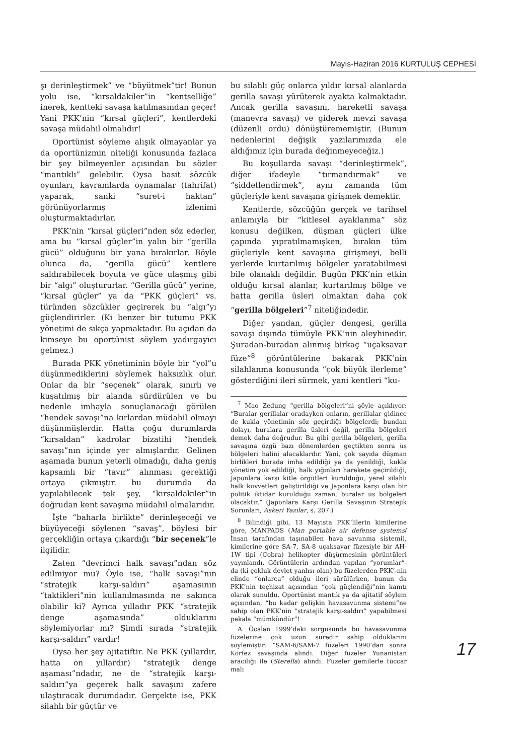Mayıs-Haziran 2016 KURTULUŞ CEPHESİ
şı derinleştirmek” ve “büyütmek”tir! Bunun yolu ise, “kırsaldakiler”in “kentselliğe” inerek, kentteki savaşa katılmasından geçer! Yani PKK’nin “kırsal güçleri”, kentlerdeki savaşa müdahil olmalıdır!
Oportünist söyleme alışık olmayanlar ya da oportünizmin niteliği konusunda fazlaca bir şey bilmeyenler açısından bu sözler “mantıklı” gelebilir. Oysa basit sözcük oyunları, kavramlarda oynamalar (tahrifat) yaparak, sanki “suret-i haktan” görünüyorlarmış izlenimi oluşturmaktadırlar.
PKK’nin “kırsal güçleri”nden söz ederler, ama bu “kırsal güçler”in yalın bir “gerilla gücü” olduğunu bir yana bırakırlar. Böyle olunca da, “gerilla gücü” kentlere saldırabilecek boyuta ve güce ulaşmış gibi bir “algı” oluştururlar. “Gerilla gücü” yerine, “kırsal güçler” ya da “PKK güçleri” vs. türünden sözcükler geçirerek bu “algı”yı güçlendirirler. (Ki benzer bir tutumu PKK yönetimi de sıkça yapmaktadır. Bu açıdan da kimseye bu oportünist söylem yadırgayıcı gelmez.)
Burada PKK yönetiminin böyle bir “yol”u düşünmediklerini söylemek haksızlık olur. Onlar da bir “seçenek” olarak, sınırlı ve kuşatılmış bir alanda sürdürülen ve bu nedenle imhayla sonuçlanacağı görülen “hendek savaşı”na kırlardan müdahil olmayı düşünmüşlerdir. Hatta çoğu durumlarda “kırsaldan” kadrolar bizatihi “hendek savaşı”nın içinde yer almışlardır. Gelinen aşamada bunun yeterli olmadığı, daha geniş kapsamlı bir “tavır” alınması gerektiği ortaya çıkmıştır. bu durumda da yapılabilecek tek şey, “kırsaldakiler”in doğrudan kent savaşına müdahil olmalarıdır.
İşte “baharla birlikte” derinleşeceği ve büyüyeceği söylenen “savaş”, böylesi bir gerçekliğin ortaya çıkardığı “bir seçenek”le ilgilidir.
Zaten “devrimci halk savaşı”ndan söz edilmiyor mu? Öyle ise, “halk savaşı”nın “stratejik karşı-saldırı” aşamasının “taktikleri”nin kullanılmasında ne sakınca olabilir ki? Ayrıca yılladır PKK “stratejik denge aşamasında” olduklarını söylemiyorlar mı? Şimdi sırada “stratejik karşı-saldırı” vardır!
Oysa her şey ajitatiftir. Ne PKK (yıllardır, hatta on yıllardır) “stratejik denge aşaması”ndadır, ne de “stratejik karşı-saldırı”ya geçerek halk savaşını zafere ulaştıracak durumdadır. Gerçekte ise, PKK silahlı bir güçtür ve
bu silahlı güç onlarca yıldır kırsal alanlarda gerilla savaşı yürüterek ayakta kalmaktadır. Ancak gerilla savaşını, hareketli savaşa (manevra savaşı) ve giderek mevzi savaşa (düzenli ordu) dönüştürememiştir. (Bunun nedenlerini değişik yazılarımızda ele aldığımız için burada değinmeyeceğiz.)
Bu koşullarda savaşı “derinleştirmek”, diğer ifadeyle “tırmandırmak” ve “şiddetlendirmek”, aynı zamanda tüm güçleriyle kent savaşına girişmek demektir.
Kentlerde, sözcüğün gerçek ve tarihsel anlamıyla bir “kitlesel ayaklanma” söz konusu değilken, düşman güçleri ülke çapında yıpratılmamışken, bırakın tüm güçleriyle kent savaşına girişmeyi, belli yerlerde kurtarılmış bölgeler yaratabilmesi bile olanaklı değildir. Bugün PKK’nin etkin olduğu kırsal alanlar, kurtarılmış bölge ve hatta gerilla üsleri olmaktan daha çok “gerilla bölgeleri”<sup>7</sup> niteliğindedir.
Diğer yandan, güçler dengesi, gerilla savaşı dışında tümüyle PKK’nin aleyhinedir. Şuradan-buradan alınmış birkaç “uçaksavar füze”<sup>8</sup> görüntülerine bakarak PKK’nin silahlanma konusunda “çok büyük ilerleme” gösterdiğini ileri sürmek, yani kentleri “ku-
<sup>7</sup> Mao Zedung “gerilla bölgeleri”ni şöyle açıklıyor: “Buralar gerillalar oradayken onların, gerillalar gidince de kukla yönetimin söz geçirdiği bölgelerdi; bundan dolayı, buralara gerilla üsleri değil, gerilla bölgeleri demek daha doğrudur. Bu gibi gerilla bölgeleri, gerilla savaşına özgü bazı dönemlerden geçtikten sonra üs bölgeleri halini alacaklardır. Yani, çok sayıda düşman birlikleri burada imha edildiği ya da yenildiği, kukla yönetim yok edildiği, halk yığınları harekete geçirildiği, Japonlara karşı kitle örgütleri kurulduğu, yerel silahlı halk kuvvetleri geliştirildiği ve Japonlara karşı olan bir politik iktidar kurulduğu zaman, buralar üs bölgeleri olacaktır.” (Japonlara Karşı Gerilla Savaşının Stratejik Sorunları, Askeri Yazılar, s. 207.)
<sup>8</sup> Bilindiği gibi, 13 Mayısta PKK’lilerin kimilerine göre, MANPADS (Man portable air defense systems/ İnsan tarafından taşınabilen hava savunma sistemi), kimilerine göre SA-7, SA-8 uçaksavar füzesiyle bir AH-1W tipi (Cobra) helikopter düşürmesinin görüntüleri yayınlandı. Görüntülerin ardından yapılan “yorumlar”-da (ki çokluk devlet yanlısı olan) bu füzelerden PKK’-nin elinde “onlarca” olduğu ileri sürülürken, bunun da PKK’nin teçhizat açısından “çok güçlendiği”nin kanıtı olarak sunuldu. Oportünist mantık ya da ajitatif söylem açısından, “bu kadar gelişkin havasavunma sistemi”ne sahip olan PKK’nin “stratejik karşı-saldırı” yapabilmesi pekala “mümkündür”!
A. Öcalan 1999’daki sorgusunda bu havasavunma füzelerine çok uzun süredir sahip olduklarını söylemiştir: “SAM-6/SAM-7 füzeleri 1990’dan sonra Körfez savaşında alındı. Diğer füzeler Yunanistan aracılığı ile (Sterella) alındı. Füzeler gemilerle tüccar malı
17